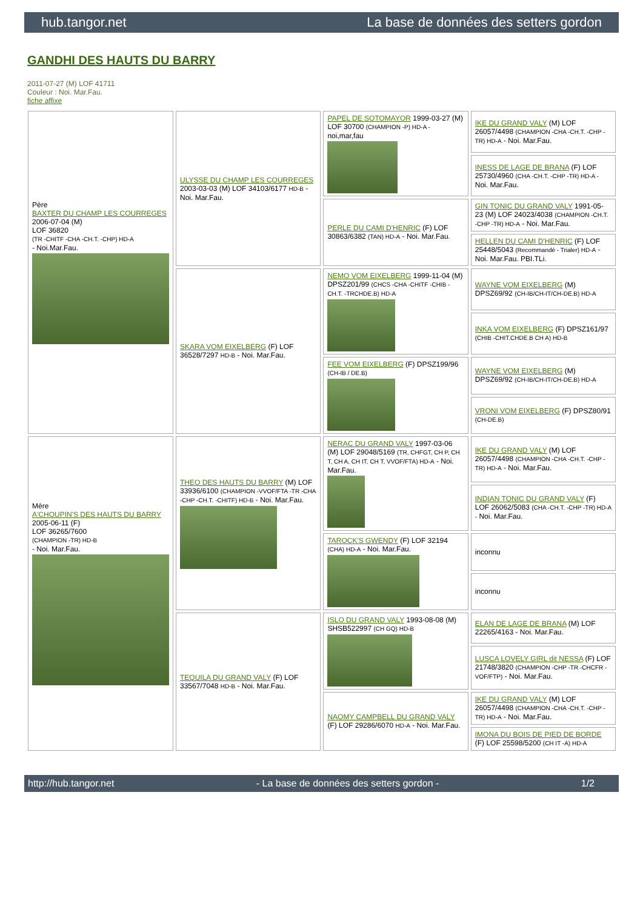hub.tangor.net La base de données des setters gordon
GANDHI DES HAUTS DU BARRY
2011-07-27 (M) LOF 41711
Couleur : Noi. Mar.Fau.
fiche affixe
| Père BAXTER DU CHAMP LES COURREGES 2006-07-04 (M) LOF 36820 (TR -CHITF -CHA -CH.T. -CHP) HD-A - Noi.Mar.Fau. | ULYSSE DU CHAMP LES COURREGES 2003-03-03 (M) LOF 34103/6177 HD-B - Noi. Mar.Fau. | PAPEL DE SOTOMAYOR 1999-03-27 (M) LOF 30700 (CHAMPION -P) HD-A - noi,mar,fau | IKE DU GRAND VALY (M) LOF 26057/4498 (CHAMPION -CHA -CH.T. -CHP -TR) HD-A - Noi. Mar.Fau. |
| | | | INESS DE LAGE DE BRANA (F) LOF 25730/4960 (CHA -CH.T. -CHP -TR) HD-A - Noi. Mar.Fau. |
| | | PERLE DU CAMI D'HENRIC (F) LOF 30863/6382 (TAN) HD-A - Noi. Mar.Fau. | GIN TONIC DU GRAND VALY 1991-05-23 (M) LOF 24023/4038 (CHAMPION -CH.T. -CHP -TR) HD-A - Noi. Mar.Fau. |
| | | | HELLEN DU CAMI D'HENRIC (F) LOF 25448/5043 (Recommandé - Trialer) HD-A - Noi. Mar.Fau. PBI.TLi. |
| | SKARA VOM EIXELBERG (F) LOF 36528/7297 HD-B - Noi. Mar.Fau. | NEMO VOM EIXELBERG 1999-11-04 (M) DPSZ201/99 (CHCS -CHA -CHITF -CHIB -CH.T. -TRCHDE.B) HD-A | WAYNE VOM EIXELBERG (M) DPSZ69/92 (CH-IB/CH-IT/CH-DE.B) HD-A |
| | | | INKA VOM EIXELBERG (F) DPSZ161/97 (CHIB -CHIT.CHDE.B CH A) HD-B |
| | | FEE VOM EIXELBERG (F) DPSZ199/96 (CH-IB / DE.B) | WAYNE VOM EIXELBERG (M) DPSZ69/92 (CH-IB/CH-IT/CH-DE.B) HD-A |
| | | | VRONI VOM EIXELBERG (F) DPSZ80/91 (CH-DE.B) |
| Mère A'CHOUPIN'S DES HAUTS DU BARRY 2005-06-11 (F) LOF 36265/7600 (CHAMPION -TR) HD-B - Noi. Mar.Fau. | THEO DES HAUTS DU BARRY (M) LOF 33936/6100 (CHAMPION -VVOF/FTA -TR -CHA -CHP -CH.T. -CHITF) HD-B - Noi. Mar.Fau. | NERAC DU GRAND VALY 1997-03-06 (M) LOF 29048/5169 (TR, CHFGT, CH P, CH T, CH A, CH IT, CH T, VVOF/FTA) HD-A - Noi. Mar.Fau. | IKE DU GRAND VALY (M) LOF 26057/4498 (CHAMPION -CHA -CH.T. -CHP -TR) HD-A - Noi. Mar.Fau. |
| | | | INDIAN TONIC DU GRAND VALY (F) LOF 26062/5083 (CHA -CH.T. -CHP -TR) HD-A - Noi. Mar.Fau. |
| | | TAROCK'S GWENDY (F) LOF 32194 (CHA) HD-A - Noi. Mar.Fau. | inconnu |
| | | | inconnu |
| | TEQUILA DU GRAND VALY (F) LOF 33567/7048 HD-B - Noi. Mar.Fau. | ISLO DU GRAND VALY 1993-08-08 (M) SHSB522997 (CH GQ) HD-B | ELAN DE LAGE DE BRANA (M) LOF 22265/4163 - Noi. Mar.Fau. |
| | | | LUSCA LOVELY GIRL dit NESSA (F) LOF 21748/3820 (CHAMPION -CHP -TR -CHCFR -VOF/FTP) - Noi. Mar.Fau. |
| | | NAOMY CAMPBELL DU GRAND VALY (F) LOF 29286/6070 HD-A - Noi. Mar.Fau. | IKE DU GRAND VALY (M) LOF 26057/4498 (CHAMPION -CHA -CH.T. -CHP -TR) HD-A - Noi. Mar.Fau. |
| | | | IMONA DU BOIS DE PIED DE BORDE (F) LOF 25598/5200 (CH IT -A) HD-A |
http://hub.tangor.net - La base de données des setters gordon - 1/2